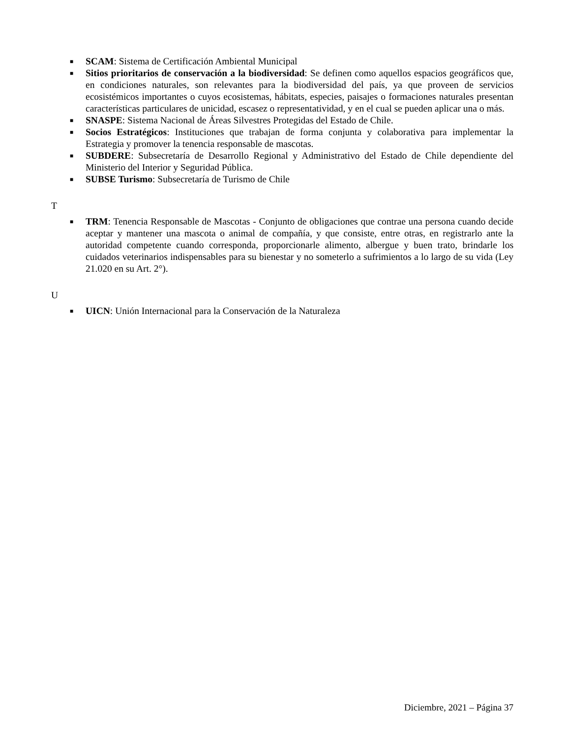■ SCAM: Sistema de Certificación Ambiental Municipal
■ Sitios prioritarios de conservación a la biodiversidad: Se definen como aquellos espacios geográficos que, en condiciones naturales, son relevantes para la biodiversidad del país, ya que proveen de servicios ecosistémicos importantes o cuyos ecosistemas, hábitats, especies, paisajes o formaciones naturales presentan características particulares de unicidad, escasez o representatividad, y en el cual se pueden aplicar una o más.
■ SNASPE: Sistema Nacional de Áreas Silvestres Protegidas del Estado de Chile.
■ Socios Estratégicos: Instituciones que trabajan de forma conjunta y colaborativa para implementar la Estrategia y promover la tenencia responsable de mascotas.
■ SUBDERE: Subsecretaría de Desarrollo Regional y Administrativo del Estado de Chile dependiente del Ministerio del Interior y Seguridad Pública.
■ SUBSE Turismo: Subsecretaría de Turismo de Chile
T
■ TRM: Tenencia Responsable de Mascotas - Conjunto de obligaciones que contrae una persona cuando decide aceptar y mantener una mascota o animal de compañía, y que consiste, entre otras, en registrarlo ante la autoridad competente cuando corresponda, proporcionarle alimento, albergue y buen trato, brindarle los cuidados veterinarios indispensables para su bienestar y no someterlo a sufrimientos a lo largo de su vida (Ley 21.020 en su Art. 2°).
U
■ UICN: Unión Internacional para la Conservación de la Naturaleza
Diciembre, 2021 – Página 37